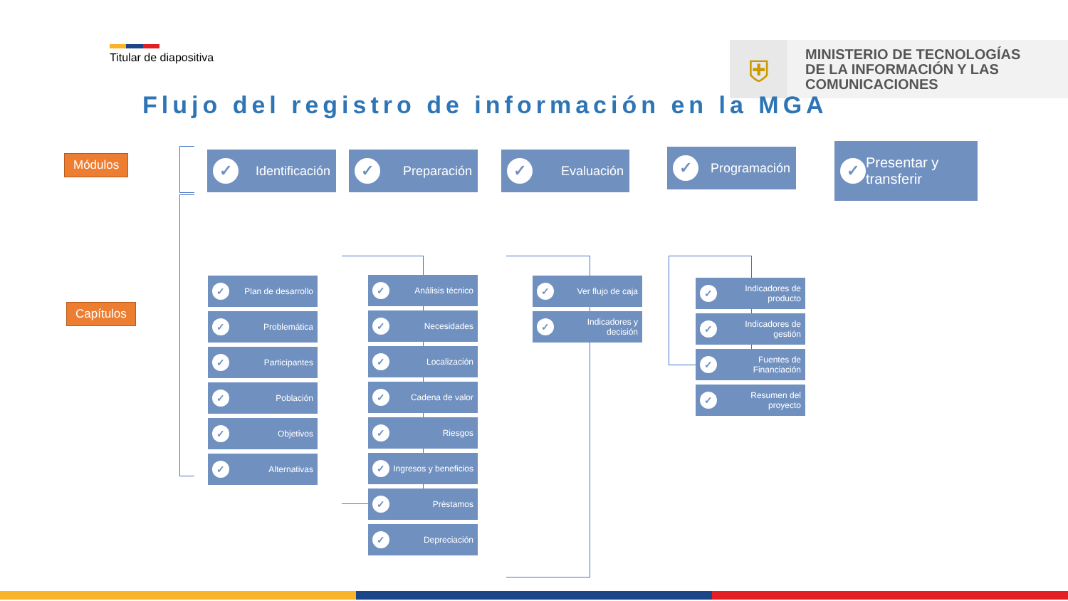Titular de diapositiva
⛨
MINISTERIO DE TECNOLOGÍAS
DE LA INFORMACIÓN Y LAS
COMUNICACIONES
Flujo del registro de información en la MGA
Módulos
Capítulos
✓ Identificación ✓ Preparación ✓ Evaluación ✓ Programación
✓ Presentar y transferir
✓ Plan de desarrollo
✓ Problemática
✓ Participantes
✓ Población
✓ Objetivos
✓ Alternativas
✓ Análisis técnico
✓ Necesidades
✓ Localización
✓ Cadena de valor
✓ Riesgos
✓ Ingresos y beneficios
✓ Préstamos
✓ Depreciación
✓ Ver flujo de caja
✓ Indicadores y decisión
✓ Indicadores de producto
✓ Indicadores de gestión
✓ Fuentes de Financiación
✓ Resumen del proyecto